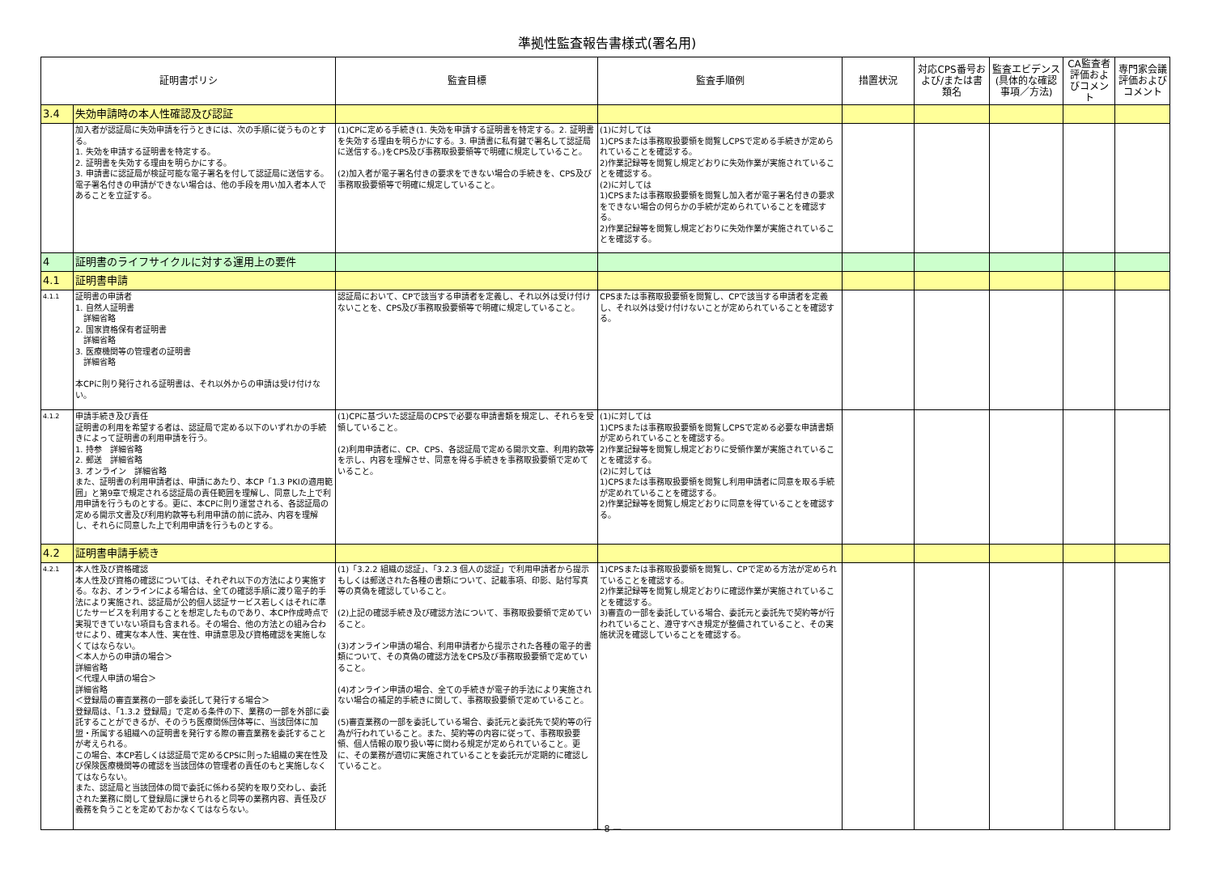準拠性監査報告書様式(署名用)
| 証明書ポリシ | | 監査目標 | 監査手順例 | 措置状況 | 対応CPS番号および/または書類名 | 監査エビデンス(具体的な確認事項／方法) | CA監査者評価およびコメント | 専門家会議評価およびコメント |
| --- | --- | --- | --- | --- | --- | --- | --- | --- |
| 3.4 | 失効申請時の本人性確認及び認証 | | | | | | | |
| | 加入者が認証局に失効申請を行うときには、次の手順に従うものとする。 1. 失効を申請する証明書を特定する。 2. 証明書を失効する理由を明らかにする。 3. 申請書に認証局が検証可能な電子署名を付して認証局に送信する。電子署名付きの申請ができない場合は、他の手段を用い加入者本人であることを立証する。 | (1)CPに定める手続き(1. 失効を申請する証明書を特定する。2. 証明書を失効する理由を明らかにする。3. 申請書に私有鍵で署名して認証局に送信する。)をCPS及び事務取扱要領等で明確に規定していること。 (2)加入者が電子署名付きの要求をできない場合の手続きを、CPS及び事務取扱要領等で明確に規定していること。 | (1)に対しては 1)CPSまたは事務取扱要領を閲覧しCPSで定める手続きが定められていることを確認する。 2)作業記録等を閲覧し規定どおりに失効作業が実施されていることを確認する。 (2)に対しては 1)CPSまたは事務取扱要領を閲覧し加入者が電子署名付きの要求をできない場合の何らかの手続が定められていることを確認する。 2)作業記録等を閲覧し規定どおりに失効作業が実施されていることを確認する。 | | | | | |
| 4 | 証明書のライフサイクルに対する運用上の要件 | | | | | | | |
| 4.1 | 証明書申請 | | | | | | | |
| 4.1.1 | 証明書の申請者 1. 自然人証明書 詳細省略 2. 国家資格保有者証明書 詳細省略 3. 医療機関等の管理者の証明書 詳細省略 本CPに則り発行される証明書は、それ以外からの申請は受け付けない。 | 認証局において、CPで該当する申請者を定義し、それ以外は受け付けないことを、CPS及び事務取扱要領等で明確に規定していること。 | CPSまたは事務取扱要領を閲覧し、CPで該当する申請者を定義し、それ以外は受け付けないことが定められていることを確認する。 | | | | | |
| 4.1.2 | 申請手続き及び責任 証明書の利用を希望する者は、認証局で定める以下のいずれかの手続きによって証明書の利用申請を行う。 1. 持参 詳細省略 2. 郵送 詳細省略 3. オンライン 詳細省略 また、証明書の利用申請者は、申請にあたり、本CP「1.3 PKIの適用範囲」と第9章で規定される認証局の責任範囲を理解し、同意した上で利用申請を行うものとする。更に、本CPに則り運営される、各認証局の定める開示文書及び利用約款等も利用申請の前に読み、内容を理解し、それらに同意した上で利用申請を行うものとする。 | (1)CPに基づいた認証局のCPSで必要な申請書類を規定し、それらを受領していること。 (2)利用申請者に、CP、CPS、各認証局で定める開示文章、利用約款等を示し、内容を理解させ、同意を得る手続きを事務取扱要領で定めていること。 | (1)に対しては 1)CPSまたは事務取扱要領を閲覧しCPSで定める必要な申請書類が定められていることを確認する。 2)作業記録等を閲覧し規定どおりに受領作業が実施されていることを確認する。 (2)に対しては 1)CPSまたは事務取扱要領を閲覧し利用申請者に同意を取る手続が定めれていることを確認する。 2)作業記録等を閲覧し規定どおりに同意を得ていることを確認する。 | | | | | |
| 4.2 | 証明書申請手続き | | | | | | | |
| 4.2.1 | 本人性及び資格確認 本人性及び資格の確認については、それぞれ以下の方法により実施する。なお、オンラインによる場合は、全ての確認手順に渡り電子的手法により実施され、認証局が公的個人認証サービス若しくはそれに準じたサービスを利用することを想定したものであり、本CP作成時点で実現できていない項目も含まれる。その場合、他の方法との組み合わせにより、確実な本人性、実在性、申請意思及び資格確認を実施しなくてはならない。 ＜本人からの申請の場合＞ 詳細省略 ＜代理人申請の場合＞ 詳細省略 ＜登録局の審査業務の一部を委託して発行する場合＞ 登録局は、「1.3.2 登録局」で定める条件の下、業務の一部を外部に委託することができるが、そのうち医療関係団体等に、当該団体に加盟・所属する組織への証明書を発行する際の審査業務を委託することが考えられる。 この場合、本CP若しくは認証局で定めるCPSに則った組織の実在性及び保険医療機関等の確認を当該団体の管理者の責任のもと実施しなくてはならない。 また、認証局と当該団体の間で委託に係わる契約を取り交わし、委託された業務に関して登録局に課せられると同等の業務内容、責任及び義務を負うことを定めておかなくてはならない。 | (1)「3.2.2 組織の認証」、「3.2.3 個人の認証」で利用申請者から提示もしくは郵送された各種の書類について、記載事項、印影、貼付写真等の真偽を確認していること。 (2)上記の確認手続き及び確認方法について、事務取扱要領で定めていること。 (3)オンライン申請の場合、利用申請者から提示された各種の電子的書類について、その真偽の確認方法をCPS及び事務取扱要領で定めていること。 (4)オンライン申請の場合、全ての手続きが電子的手法により実施されない場合の補足的手続きに関して、事務取扱要領で定めていること。 (5)審査業務の一部を委託している場合、委託元と委託先で契約等の行為が行われていること。また、契約等の内容に従って、事務取扱要領、個人情報の取り扱い等に関わる規定が定められていること。更に、その業務が適切に実施されていることを委託元が定期的に確認していること。 | 1)CPSまたは事務取扱要領を閲覧し、CPで定める方法が定められていることを確認する。 2)作業記録等を閲覧し規定どおりに確認作業が実施されていることを確認する。 3)審査の一部を委託している場合、委託元と委託先で契約等が行われていること、遵守すべき規定が整備されていること、その実施状況を確認していることを確認する。 | | | | | |
— 8 —